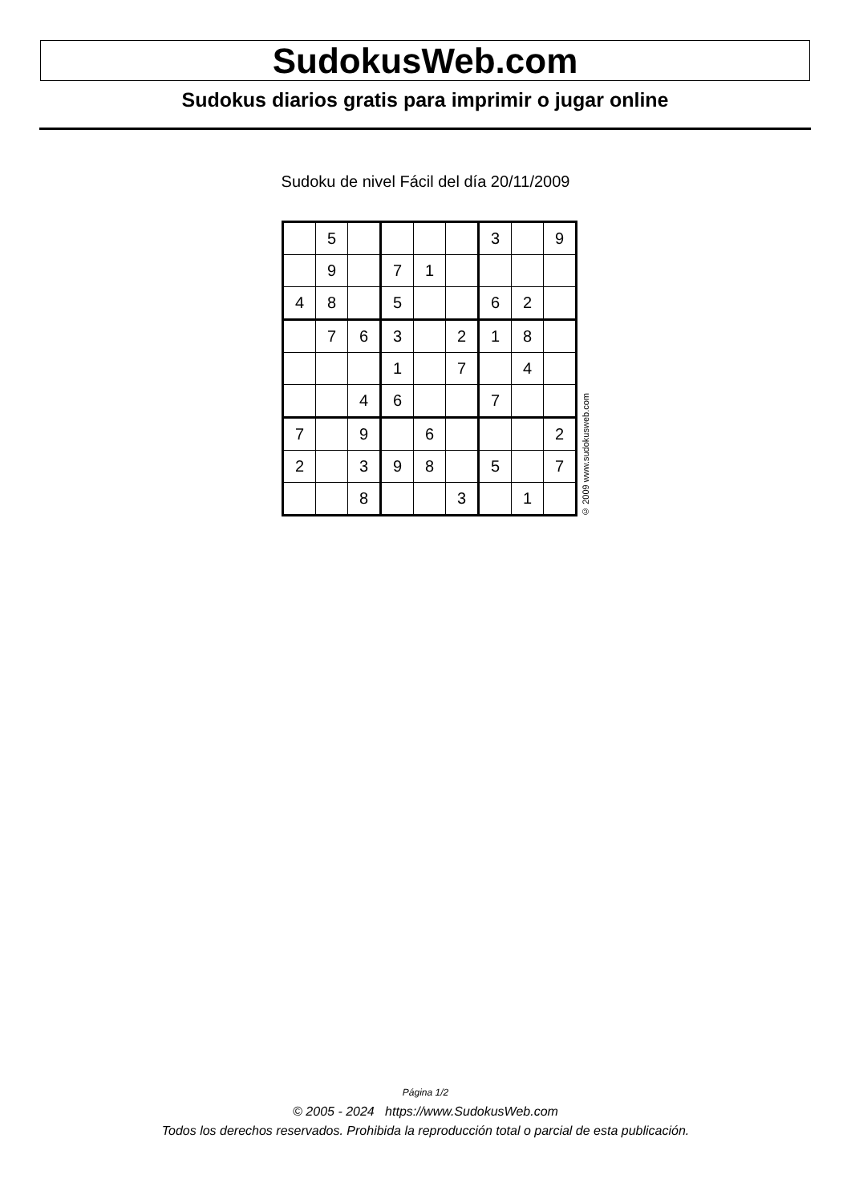SudokusWeb.com
Sudokus diarios gratis para imprimir o jugar online
Sudoku de nivel Fácil del día 20/11/2009
| | 5 | | | | | 3 | | 9 |
| | 9 | | 7 | 1 | | | | |
| 4 | 8 | | 5 | | | 6 | 2 | |
| | 7 | 6 | 3 | | 2 | 1 | 8 | |
| | | | 1 | | 7 | | 4 | |
| | | 4 | 6 | | | 7 | | |
| 7 | | 9 | | 6 | | | | 2 |
| 2 | | 3 | 9 | 8 | | 5 | | 7 |
| | | 8 | | | 3 | | 1 | |
© 2009 www.sudokusweb.com
Página 1/2
© 2005 - 2024 https://www.SudokusWeb.com
Todos los derechos reservados. Prohibida la reproducción total o parcial de esta publicación.